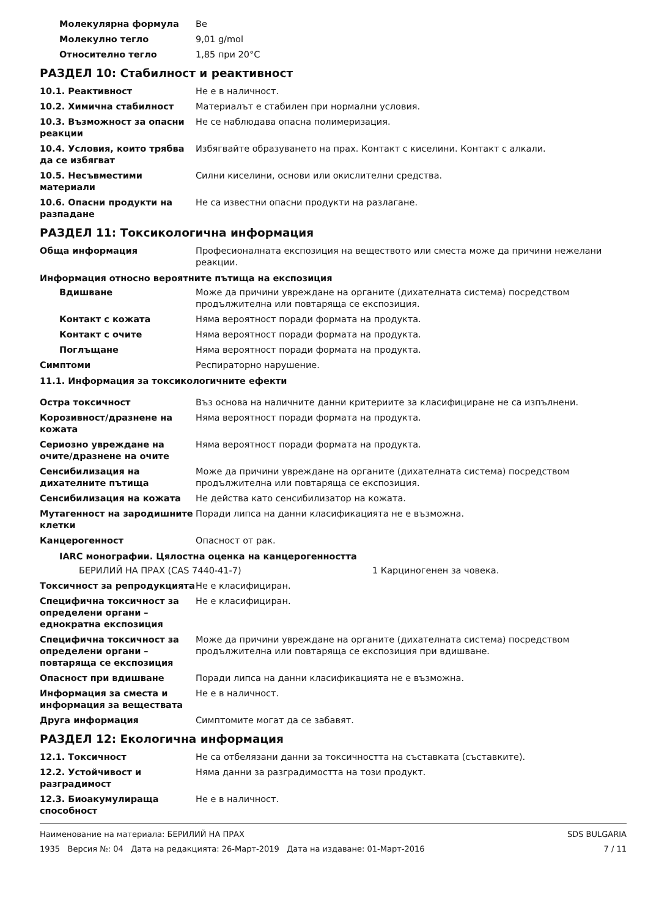Молекулярна формула Be
Молекулно тегло 9,01 g/mol
Относително тегло 1,85 при 20°C
РАЗДЕЛ 10: Стабилност и реактивност
10.1. Реактивност Не е в наличност.
10.2. Химична стабилност Материалът е стабилен при нормални условия.
10.3. Възможност за опасни реакции
Не се наблюдава опасна полимеризация.
10.4. Условия, които трябва да се избягват
Избягвайте образуването на прах. Контакт с киселини. Контакт с алкали.
10.5. Несъвместими материали Силни киселини, основи или окислителни средства.
10.6. Опасни продукти на разпадане
Не са известни опасни продукти на разлагане.
РАЗДЕЛ 11: Токсикологична информация
Обща информация Професионалната експозиция на веществото или сместа може да причини нежелани реакции.
Информация относно вероятните пътища на експозиция
Вдишване Може да причини увреждане на органите (дихателната система) посредством продължителна или повтаряща се експозиция.
Контакт с кожата Няма вероятност поради формата на продукта.
Контакт с очите Няма вероятност поради формата на продукта.
Поглъщане Няма вероятност поради формата на продукта.
Симптоми Респираторно нарушение.
11.1. Информация за токсикологичните ефекти
Остра токсичност Въз основа на наличните данни критериите за класифициране не са изпълнени.
Корозивност/дразнене на кожата
Няма вероятност поради формата на продукта.
Сериозно увреждане на очите/дразнене на очите
Няма вероятност поради формата на продукта.
Сенсибилизация на дихателните пътища
Може да причини увреждане на органите (дихателната система) посредством продължителна или повтаряща се експозиция.
Сенсибилизация на кожата Не действа като сенсибилизатор на кожата.
Мутагенност на зародишните клетки
Поради липса на данни класификацията не е възможна.
Канцерогенност Опасност от рак.
IARC монографии. Цялостна оценка на канцерогенността
БЕРИЛИЙ НА ПРАХ (CAS 7440-41-7) 1 Карциногенен за човека.
Токсичност за репродукцията Не е класифициран.
Специфична токсичност за определени органи – еднократна експозиция
Не е класифициран.
Специфична токсичност за определени органи – повтаряща се експозиция
Може да причини увреждане на органите (дихателната система) посредством продължителна или повтаряща се експозиция при вдишване.
Опасност при вдишване Поради липса на данни класификацията не е възможна.
Информация за сместа и информация за веществата
Не е в наличност.
Друга информация Симптомите могат да се забавят.
РАЗДЕЛ 12: Екологична информация
12.1. Токсичност Не са отбелязани данни за токсичността на съставката (съставките).
12.2. Устойчивост и разградимост
Няма данни за разградимостта на този продукт.
12.3. Биоакумулираща способност
Не е в наличност.
Наименование на материала: БЕРИЛИЙ НА ПРАХ
1935 Версия №: 04 Дата на редакцията: 26-Март-2019 Дата на издаване: 01-Март-2016
SDS BULGARIA
7 / 11